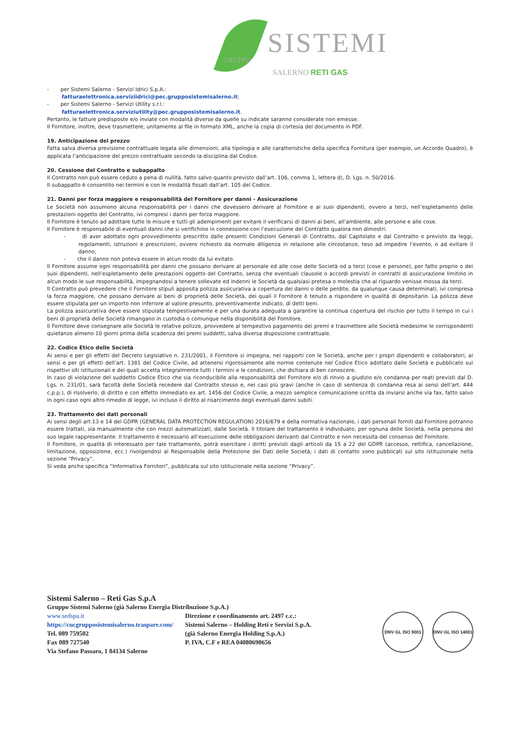GRUPPO SISTEMI
SALERNO RETI GAS
- per Sistemi Salerno - Servizi Idrici S.p.A.:
fatturaelettronica.serviziidrici@pec.grupposistemisalerno.it;
- per Sistemi Salerno - Servizi Utility s.r.l.:
fatturaelettronica.serviziutility@pec.grupposistemisalerno.it.
Pertanto, le fatture predisposte e/o inviate con modalità diverse da quelle su indicate saranno considerate non emesse.
Il Fornitore, inoltre, deve trasmettere, unitamente al file in formato XML, anche la copia di cortesia del documento in PDF.
19. Anticipazione del prezzo
Fatta salva diversa previsione contrattuale legata alle dimensioni, alla tipologia e alle caratteristiche della specifica Fornitura (per esempio, un Accordo Quadro), è applicata l’anticipazione del prezzo contrattuale secondo la disciplina dal Codice.
20. Cessione del Contratto e subappalto
Il Contratto non può essere ceduto a pena di nullità, fatto salvo quanto previsto dall’art. 106, comma 1, lettera d), D. Lgs. n. 50/2016.
Il subappalto è consentito nei termini e con le modalità fissati dall’art. 105 del Codice.
21. Danni per forza maggiore e responsabilità del Fornitore per danni - Assicurazione
Le Società non assumono alcuna responsabilità per i danni che dovessero derivare al Fornitore e ai suoi dipendenti, ovvero a terzi, nell’espletamento delle prestazioni oggetto del Contratto, ivi compresi i danni per forza maggiore.
Il Fornitore è tenuto ad adottare tutte le misure e tutti gli adempimenti per evitare il verificarsi di danni ai beni, all’ambiente, alle persone e alle cose.
Il Fornitore è responsabile di eventuali danni che si verifichino in connessione con l’esecuzione del Contratto qualora non dimostri:
- di aver adottato ogni provvedimento prescritto dalle presenti Condizioni Generali di Contratto, dal Capitolato e dal Contratto o previsto da leggi, regolamenti, istruzioni e prescrizioni, ovvero richiesto da normale diligenza in relazione alle circostanze, teso ad impedire l’evento, o ad evitare il danno;
- che il danno non poteva essere in alcun modo da lui evitato.
Il Fornitore assume ogni responsabilità per danni che possano derivare al personale ed alle cose delle Società od a terzi (cose e persone), per fatto proprio o dei suoi dipendenti, nell’espletamento delle prestazioni oggetto del Contratto, senza che eventuali clausole o accordi previsti in contratti di assicurazione limitino in alcun modo le sue responsabilità, impegnandosi a tenere sollevate ed indenni le Società da qualsiasi pretesa o molestia che al riguardo venisse mossa da terzi.
Il Contratto può prevedere che il Fornitore stipuli apposita polizza assicurativa a copertura dei danni o delle perdite, da qualunque causa determinati, ivi compresa la forza maggiore, che possano derivare ai beni di proprietà delle Società, dei quali il Fornitore è tenuto a rispondere in qualità di depositario. La polizza deve essere stipulata per un importo non inferiore al valore presunto, preventivamente indicato, di detti beni.
La polizza assicurativa deve essere stipulata tempestivamente e per una durata adeguata a garantire la continua copertura del rischio per tutto il tempo in cui i beni di proprietà delle Società rimangano in custodia o comunque nella disponibilità del Fornitore.
Il Fornitore deve consegnare alle Società le relative polizze, provvedere al tempestivo pagamento dei premi e trasmettere alle Società medesime le corrispondenti quietanze almeno 10 giorni prima della scadenza dei premi suddetti, salva diversa disposizione contrattuale.
22. Codice Etico delle Società
Ai sensi e per gli effetti del Decreto Legislativo n. 231/2001, il Fornitore si impegna, nei rapporti con le Società, anche per i propri dipendenti e collaboratori, ai sensi e per gli effetti dell’art. 1381 del Codice Civile, ad attenersi rigorosamente alle norme contenute nel Codice Etico adottato dalle Società e pubblicato sui rispettivi siti istituzionali e dei quali accetta integralmente tutti i termini e le condizioni, che dichiara di ben conoscere.
In caso di violazione del suddetto Codice Etico che sia riconducibile alla responsabilità del Fornitore e/o di rinvio a giudizio e/o condanna per reati previsti dal D. Lgs. n. 231/01, sarà facoltà delle Società recedere dal Contratto stesso e, nei casi più gravi (anche in caso di sentenza di condanna resa ai sensi dell’art. 444 c.p.p.), di risolverlo, di diritto e con effetto immediato ex art. 1456 del Codice Civile, a mezzo semplice comunicazione scritta da inviarsi anche via fax, fatto salvo in ogni caso ogni altro rimedio di legge, ivi incluso il diritto al risarcimento degli eventuali danni subiti.
23. Trattamento dei dati personali
Ai sensi degli art.13 e 14 del GDPR (GENERAL DATA PROTECTION REGULATION) 2016/679 e della normativa nazionale, i dati personali forniti dal Fornitore potranno essere trattati, sia manualmente che con mezzi automatizzati, dalle Società. Il titolare del trattamento è individuato, per ognuna delle Società, nella persona del suo legale rappresentante. Il trattamento è necessario all’esecuzione delle obbligazioni derivanti dal Contratto e non necessita del consenso del Fornitore.
Il Fornitore, in qualità di interessato per tale trattamento, potrà esercitare i diritti previsti dagli articoli da 15 a 22 del GDPR (accesso, rettifica, cancellazione, limitazione, opposizione, ecc.) rivolgendosi al Responsabile della Protezione dei Dati delle Società; i dati di contatto sono pubblicati sul sito istituzionale nella sezione “Privacy”.
Si veda anche specifica “Informativa Fornitori”, pubblicata sul sito istituzionale nella sezione “Privacy”.
Sistemi Salerno – Reti Gas S.p.A
Gruppo Sistemi Salerno (già Salerno Energia Distribuzione S.p.A.)
www.sedspa.it
https://cucgrupposistemisalerno.traspare.com/
Tel. 089 759502
Fax 089 727540
Via Stefano Passaro, 1 84134 Salerno
Direzione e coordinamento art. 2497 c.c.:
Sistemi Salerno – Holding Reti e Servizi S.p.A.
(già Salerno Energia Holding S.p.A.)
P. IVA, C.F e REA 04080690656
DNV·GL ISO 9001
DNV·GL ISO 14001